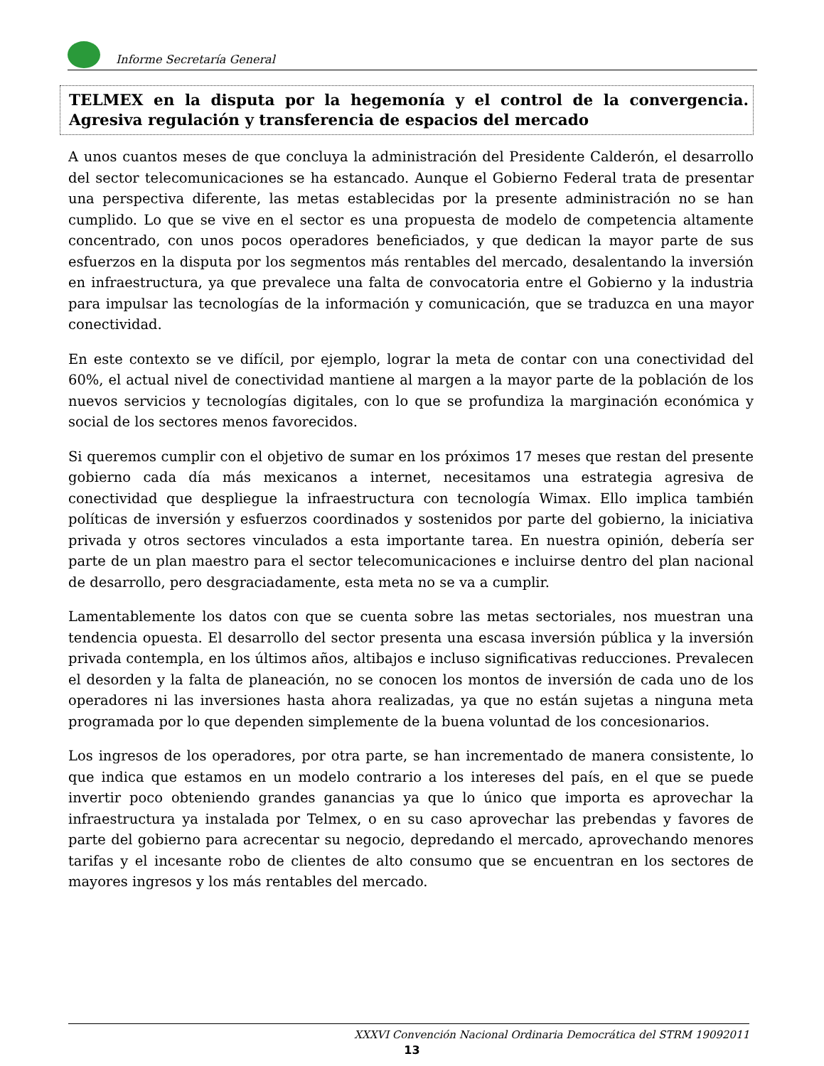Informe Secretaría General
TELMEX en la disputa por la hegemonía y el control de la convergencia. Agresiva regulación y transferencia de espacios del mercado
A unos cuantos meses de que concluya la administración del Presidente Calderón, el desarrollo del sector telecomunicaciones se ha estancado. Aunque el Gobierno Federal trata de presentar una perspectiva diferente, las metas establecidas por la presente administración no se han cumplido. Lo que se vive en el sector es una propuesta de modelo de competencia altamente concentrado, con unos pocos operadores beneficiados, y que dedican la mayor parte de sus esfuerzos en la disputa por los segmentos más rentables del mercado, desalentando la inversión en infraestructura, ya que prevalece una falta de convocatoria entre el Gobierno y la industria para impulsar las tecnologías de la información y comunicación, que se traduzca en una mayor conectividad.
En este contexto se ve difícil, por ejemplo, lograr la meta de contar con una conectividad del 60%, el actual nivel de conectividad mantiene al margen a la mayor parte de la población de los nuevos servicios y tecnologías digitales, con lo que se profundiza la marginación económica y social de los sectores menos favorecidos.
Si queremos cumplir con el objetivo de sumar en los próximos 17 meses que restan del presente gobierno cada día más mexicanos a internet, necesitamos una estrategia agresiva de conectividad que despliegue la infraestructura con tecnología Wimax. Ello implica también políticas de inversión y esfuerzos coordinados y sostenidos por parte del gobierno, la iniciativa privada y otros sectores vinculados a esta importante tarea. En nuestra opinión, debería ser parte de un plan maestro para el sector telecomunicaciones e incluirse dentro del plan nacional de desarrollo, pero desgraciadamente, esta meta no se va a cumplir.
Lamentablemente los datos con que se cuenta sobre las metas sectoriales, nos muestran una tendencia opuesta. El desarrollo del sector presenta una escasa inversión pública y la inversión privada contempla, en los últimos años, altibajos e incluso significativas reducciones. Prevalecen el desorden y la falta de planeación, no se conocen los montos de inversión de cada uno de los operadores ni las inversiones hasta ahora realizadas, ya que no están sujetas a ninguna meta programada por lo que dependen simplemente de la buena voluntad de los concesionarios.
Los ingresos de los operadores, por otra parte, se han incrementado de manera consistente, lo que indica que estamos en un modelo contrario a los intereses del país, en el que se puede invertir poco obteniendo grandes ganancias ya que lo único que importa es aprovechar la infraestructura ya instalada por Telmex, o en su caso aprovechar las prebendas y favores de parte del gobierno para acrecentar su negocio, depredando el mercado, aprovechando menores tarifas y el incesante robo de clientes de alto consumo que se encuentran en los sectores de mayores ingresos y los más rentables del mercado.
XXXVI Convención Nacional Ordinaria Democrática del STRM 19092011
13